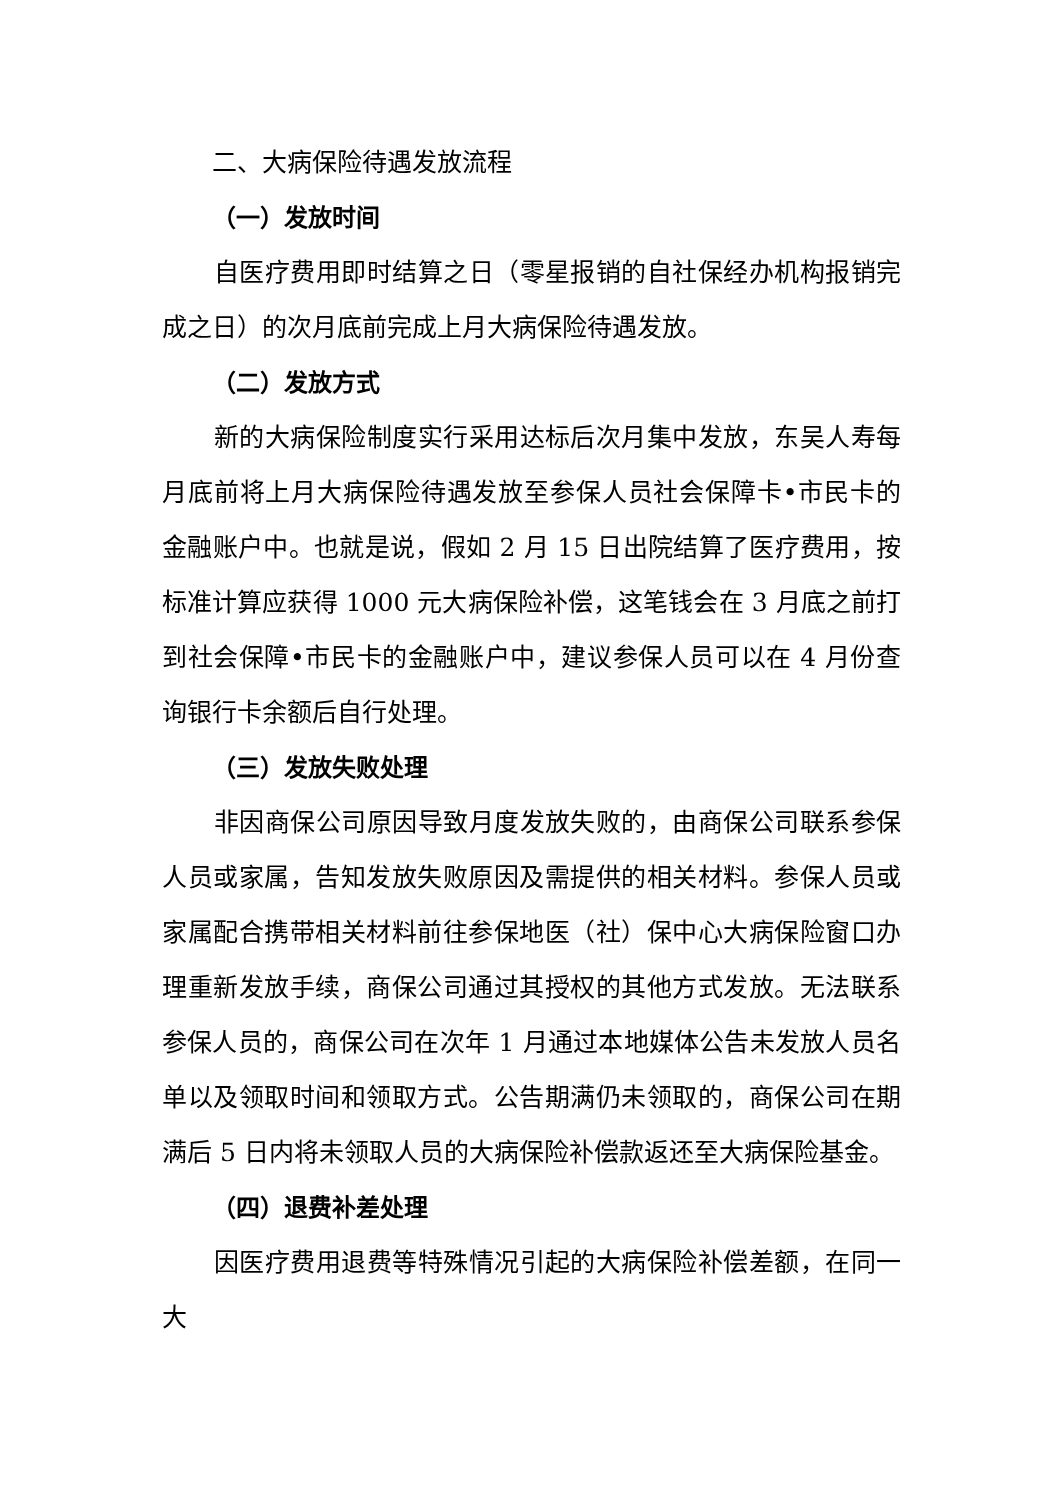二、大病保险待遇发放流程
（一）发放时间
自医疗费用即时结算之日（零星报销的自社保经办机构报销完成之日）的次月底前完成上月大病保险待遇发放。
（二）发放方式
新的大病保险制度实行采用达标后次月集中发放，东吴人寿每月底前将上月大病保险待遇发放至参保人员社会保障卡•市民卡的金融账户中。也就是说，假如 2 月 15 日出院结算了医疗费用，按标准计算应获得 1000 元大病保险补偿，这笔钱会在 3 月底之前打到社会保障•市民卡的金融账户中，建议参保人员可以在 4 月份查询银行卡余额后自行处理。
（三）发放失败处理
非因商保公司原因导致月度发放失败的，由商保公司联系参保人员或家属，告知发放失败原因及需提供的相关材料。参保人员或家属配合携带相关材料前往参保地医（社）保中心大病保险窗口办理重新发放手续，商保公司通过其授权的其他方式发放。无法联系参保人员的，商保公司在次年 1 月通过本地媒体公告未发放人员名单以及领取时间和领取方式。公告期满仍未领取的，商保公司在期满后 5 日内将未领取人员的大病保险补偿款返还至大病保险基金。
（四）退费补差处理
因医疗费用退费等特殊情况引起的大病保险补偿差额，在同一大